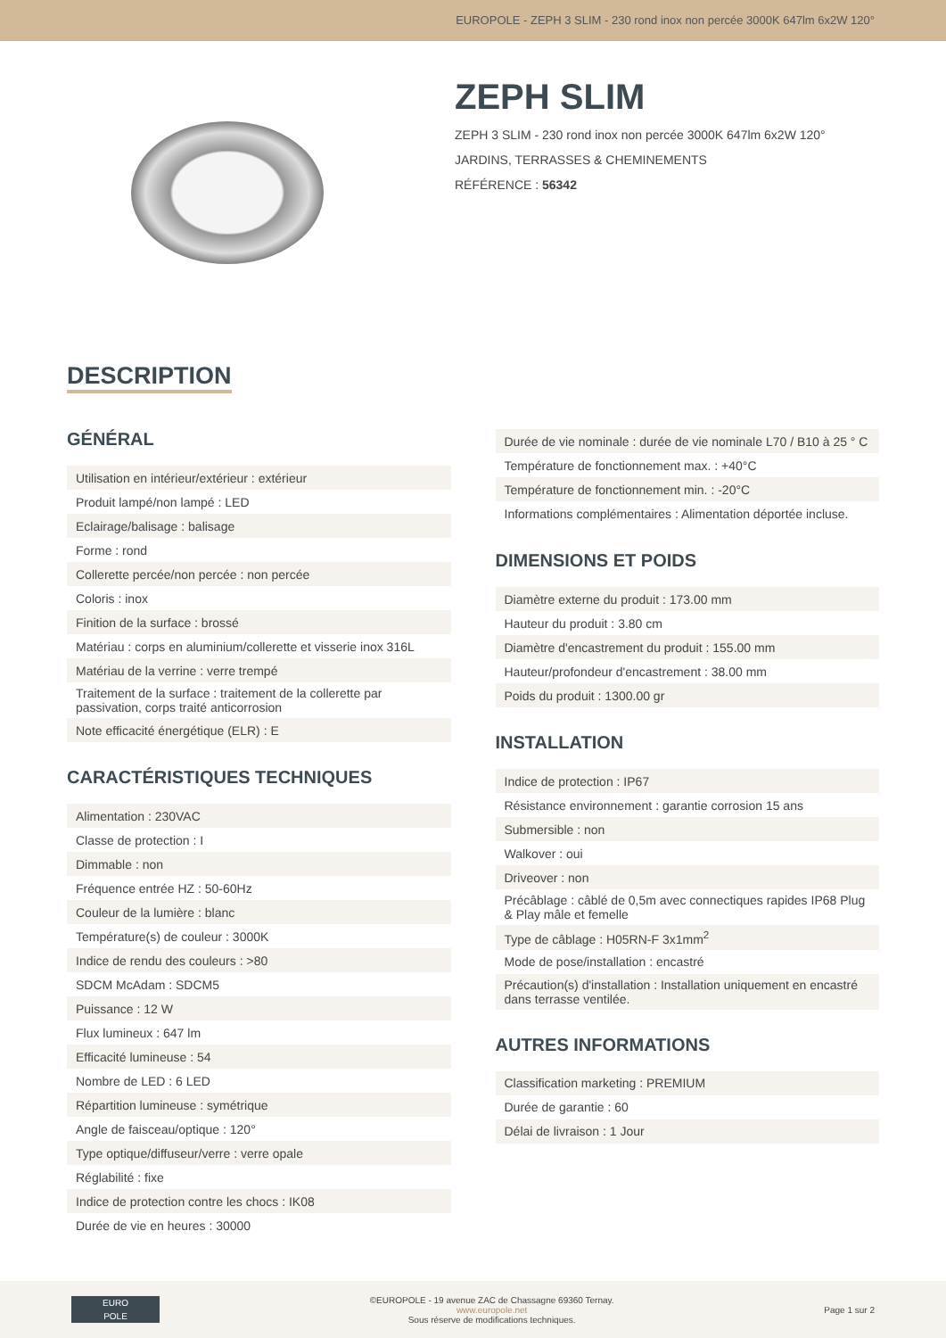EUROPOLE - ZEPH 3 SLIM - 230 rond inox non percée 3000K 647lm 6x2W 120°
ZEPH SLIM
ZEPH 3 SLIM - 230 rond inox non percée 3000K 647lm 6x2W 120°
JARDINS, TERRASSES & CHEMINEMENTS
RÉFÉRENCE : 56342
DESCRIPTION
GÉNÉRAL
| Utilisation en intérieur/extérieur : extérieur |
| Produit lampé/non lampé : LED |
| Eclairage/balisage : balisage |
| Forme : rond |
| Collerette percée/non percée : non percée |
| Coloris : inox |
| Finition de la surface : brossé |
| Matériau : corps en aluminium/collerette et visserie inox 316L |
| Matériau de la verrine : verre trempé |
| Traitement de la surface : traitement de la collerette par passivation, corps traité anticorrosion |
| Note efficacité énergétique (ELR) : E |
CARACTÉRISTIQUES TECHNIQUES
| Alimentation : 230VAC |
| Classe de protection : I |
| Dimmable : non |
| Fréquence entrée HZ : 50-60Hz |
| Couleur de la lumière : blanc |
| Température(s) de couleur : 3000K |
| Indice de rendu des couleurs : >80 |
| SDCM McAdam : SDCM5 |
| Puissance : 12 W |
| Flux lumineux : 647 lm |
| Efficacité lumineuse : 54 |
| Nombre de LED : 6 LED |
| Répartition lumineuse : symétrique |
| Angle de faisceau/optique : 120° |
| Type optique/diffuseur/verre : verre opale |
| Réglabilité : fixe |
| Indice de protection contre les chocs : IK08 |
| Durée de vie en heures : 30000 |
| Durée de vie nominale : durée de vie nominale L70 / B10 à 25 ° C |
| Température de fonctionnement max. : +40°C |
| Température de fonctionnement min. : -20°C |
| Informations complémentaires : Alimentation déportée incluse. |
DIMENSIONS ET POIDS
| Diamètre externe du produit : 173.00 mm |
| Hauteur du produit : 3.80 cm |
| Diamètre d'encastrement du produit : 155.00 mm |
| Hauteur/profondeur d'encastrement : 38.00 mm |
| Poids du produit : 1300.00 gr |
INSTALLATION
| Indice de protection : IP67 |
| Résistance environnement : garantie corrosion 15 ans |
| Submersible : non |
| Walkover : oui |
| Driveover : non |
| Précâblage : câblé de 0,5m avec connectiques rapides IP68 Plug & Play mâle et femelle |
| Type de câblage : H05RN-F 3x1mm<sup>2</sup> |
| Mode de pose/installation : encastré |
| Précaution(s) d'installation : Installation uniquement en encastré dans terrasse ventilée. |
AUTRES INFORMATIONS
| Classification marketing : PREMIUM |
| Durée de garantie : 60 |
| Délai de livraison : 1 Jour |
EURO
POLE
©EUROPOLE - 19 avenue ZAC de Chassagne 69360 Ternay.
www.europole.net
Sous réserve de modifications techniques.
Page 1 sur 2